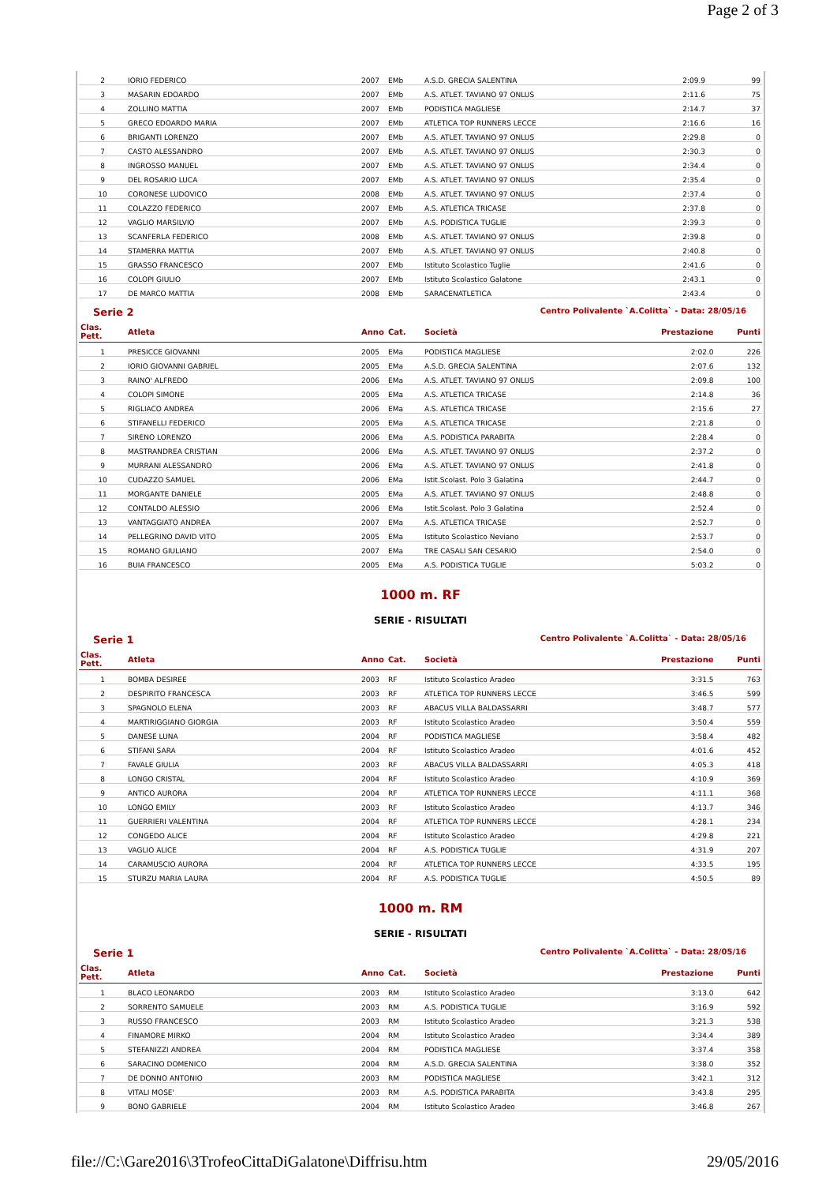Page 2 of 3
| 2 | IORIO FEDERICO | 2007 | EMb | A.S.D. GRECIA SALENTINA | 2:09.9 | 99 |
| 3 | MASARIN EDOARDO | 2007 | EMb | A.S. ATLET. TAVIANO 97 ONLUS | 2:11.6 | 75 |
| 4 | ZOLLINO MATTIA | 2007 | EMb | PODISTICA MAGLIESE | 2:14.7 | 37 |
| 5 | GRECO EDOARDO MARIA | 2007 | EMb | ATLETICA TOP RUNNERS LECCE | 2:16.6 | 16 |
| 6 | BRIGANTI LORENZO | 2007 | EMb | A.S. ATLET. TAVIANO 97 ONLUS | 2:29.8 | 0 |
| 7 | CASTO ALESSANDRO | 2007 | EMb | A.S. ATLET. TAVIANO 97 ONLUS | 2:30.3 | 0 |
| 8 | INGROSSO MANUEL | 2007 | EMb | A.S. ATLET. TAVIANO 97 ONLUS | 2:34.4 | 0 |
| 9 | DEL ROSARIO LUCA | 2007 | EMb | A.S. ATLET. TAVIANO 97 ONLUS | 2:35.4 | 0 |
| 10 | CORONESE LUDOVICO | 2008 | EMb | A.S. ATLET. TAVIANO 97 ONLUS | 2:37.4 | 0 |
| 11 | COLAZZO FEDERICO | 2007 | EMb | A.S. ATLETICA TRICASE | 2:37.8 | 0 |
| 12 | VAGLIO MARSILVIO | 2007 | EMb | A.S. PODISTICA TUGLIE | 2:39.3 | 0 |
| 13 | SCANFERLA FEDERICO | 2008 | EMb | A.S. ATLET. TAVIANO 97 ONLUS | 2:39.8 | 0 |
| 14 | STAMERRA MATTIA | 2007 | EMb | A.S. ATLET. TAVIANO 97 ONLUS | 2:40.8 | 0 |
| 15 | GRASSO FRANCESCO | 2007 | EMb | Istituto Scolastico Tuglie | 2:41.6 | 0 |
| 16 | COLOPI GIULIO | 2007 | EMb | Istituto Scolastico Galatone | 2:43.1 | 0 |
| 17 | DE MARCO MATTIA | 2008 | EMb | SARACENATLETICA | 2:43.4 | 0 |
Serie 2 Centro Polivalente `A.Colitta` - Data: 28/05/16
| Clas. Pett. | Atleta | Anno | Cat. | Società | Prestazione | Punti |
| --- | --- | --- | --- | --- | --- | --- |
| 1 | PRESICCE GIOVANNI | 2005 | EMa | PODISTICA MAGLIESE | 2:02.0 | 226 |
| 2 | IORIO GIOVANNI GABRIEL | 2005 | EMa | A.S.D. GRECIA SALENTINA | 2:07.6 | 132 |
| 3 | RAINO' ALFREDO | 2006 | EMa | A.S. ATLET. TAVIANO 97 ONLUS | 2:09.8 | 100 |
| 4 | COLOPI SIMONE | 2005 | EMa | A.S. ATLETICA TRICASE | 2:14.8 | 36 |
| 5 | RIGLIACO ANDREA | 2006 | EMa | A.S. ATLETICA TRICASE | 2:15.6 | 27 |
| 6 | STIFANELLI FEDERICO | 2005 | EMa | A.S. ATLETICA TRICASE | 2:21.8 | 0 |
| 7 | SIRENO LORENZO | 2006 | EMa | A.S. PODISTICA PARABITA | 2:28.4 | 0 |
| 8 | MASTRANDREA CRISTIAN | 2006 | EMa | A.S. ATLET. TAVIANO 97 ONLUS | 2:37.2 | 0 |
| 9 | MURRANI ALESSANDRO | 2006 | EMa | A.S. ATLET. TAVIANO 97 ONLUS | 2:41.8 | 0 |
| 10 | CUDAZZO SAMUEL | 2006 | EMa | Istit.Scolast. Polo 3 Galatina | 2:44.7 | 0 |
| 11 | MORGANTE DANIELE | 2005 | EMa | A.S. ATLET. TAVIANO 97 ONLUS | 2:48.8 | 0 |
| 12 | CONTALDO ALESSIO | 2006 | EMa | Istit.Scolast. Polo 3 Galatina | 2:52.4 | 0 |
| 13 | VANTAGGIATO ANDREA | 2007 | EMa | A.S. ATLETICA TRICASE | 2:52.7 | 0 |
| 14 | PELLEGRINO DAVID VITO | 2005 | EMa | Istituto Scolastico Neviano | 2:53.7 | 0 |
| 15 | ROMANO GIULIANO | 2007 | EMa | TRE CASALI SAN CESARIO | 2:54.0 | 0 |
| 16 | BUIA FRANCESCO | 2005 | EMa | A.S. PODISTICA TUGLIE | 5:03.2 | 0 |
1000 m. RF
SERIE - RISULTATI
Serie 1 Centro Polivalente `A.Colitta` - Data: 28/05/16
| Clas. Pett. | Atleta | Anno | Cat. | Società | Prestazione | Punti |
| --- | --- | --- | --- | --- | --- | --- |
| 1 | BOMBA DESIREE | 2003 | RF | Istituto Scolastico Aradeo | 3:31.5 | 763 |
| 2 | DESPIRITO FRANCESCA | 2003 | RF | ATLETICA TOP RUNNERS LECCE | 3:46.5 | 599 |
| 3 | SPAGNOLO ELENA | 2003 | RF | ABACUS VILLA BALDASSARRI | 3:48.7 | 577 |
| 4 | MARTIRIGGIANO GIORGIA | 2003 | RF | Istituto Scolastico Aradeo | 3:50.4 | 559 |
| 5 | DANESE LUNA | 2004 | RF | PODISTICA MAGLIESE | 3:58.4 | 482 |
| 6 | STIFANI SARA | 2004 | RF | Istituto Scolastico Aradeo | 4:01.6 | 452 |
| 7 | FAVALE GIULIA | 2003 | RF | ABACUS VILLA BALDASSARRI | 4:05.3 | 418 |
| 8 | LONGO CRISTAL | 2004 | RF | Istituto Scolastico Aradeo | 4:10.9 | 369 |
| 9 | ANTICO AURORA | 2004 | RF | ATLETICA TOP RUNNERS LECCE | 4:11.1 | 368 |
| 10 | LONGO EMILY | 2003 | RF | Istituto Scolastico Aradeo | 4:13.7 | 346 |
| 11 | GUERRIERI VALENTINA | 2004 | RF | ATLETICA TOP RUNNERS LECCE | 4:28.1 | 234 |
| 12 | CONGEDO ALICE | 2004 | RF | Istituto Scolastico Aradeo | 4:29.8 | 221 |
| 13 | VAGLIO ALICE | 2004 | RF | A.S. PODISTICA TUGLIE | 4:31.9 | 207 |
| 14 | CARAMUSCIO AURORA | 2004 | RF | ATLETICA TOP RUNNERS LECCE | 4:33.5 | 195 |
| 15 | STURZU MARIA LAURA | 2004 | RF | A.S. PODISTICA TUGLIE | 4:50.5 | 89 |
1000 m. RM
SERIE - RISULTATI
Serie 1 Centro Polivalente `A.Colitta` - Data: 28/05/16
| Clas. Pett. | Atleta | Anno | Cat. | Società | Prestazione | Punti |
| --- | --- | --- | --- | --- | --- | --- |
| 1 | BLACO LEONARDO | 2003 | RM | Istituto Scolastico Aradeo | 3:13.0 | 642 |
| 2 | SORRENTO SAMUELE | 2003 | RM | A.S. PODISTICA TUGLIE | 3:16.9 | 592 |
| 3 | RUSSO FRANCESCO | 2003 | RM | Istituto Scolastico Aradeo | 3:21.3 | 538 |
| 4 | FINAMORE MIRKO | 2004 | RM | Istituto Scolastico Aradeo | 3:34.4 | 389 |
| 5 | STEFANIZZI ANDREA | 2004 | RM | PODISTICA MAGLIESE | 3:37.4 | 358 |
| 6 | SARACINO DOMENICO | 2004 | RM | A.S.D. GRECIA SALENTINA | 3:38.0 | 352 |
| 7 | DE DONNO ANTONIO | 2003 | RM | PODISTICA MAGLIESE | 3:42.1 | 312 |
| 8 | VITALI MOSE' | 2003 | RM | A.S. PODISTICA PARABITA | 3:43.8 | 295 |
| 9 | BONO GABRIELE | 2004 | RM | Istituto Scolastico Aradeo | 3:46.8 | 267 |
file://C:\Gare2016\3TrofeoCittaDiGalatone\Diffrisu.htm 29/05/2016